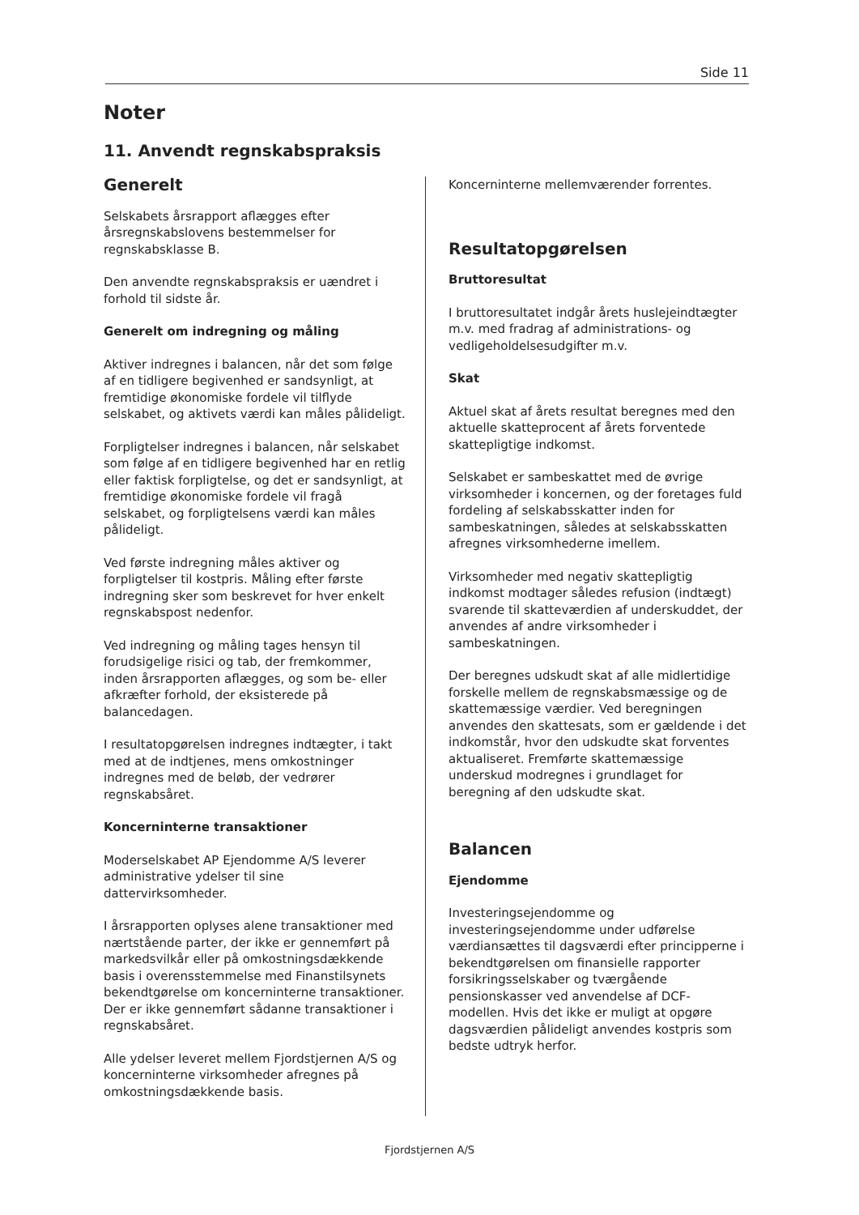Side 11
Noter
11. Anvendt regnskabspraksis
Generelt
Selskabets årsrapport aflægges efter årsregnskabslovens bestemmelser for regnskabsklasse B.
Den anvendte regnskabspraksis er uændret i forhold til sidste år.
Generelt om indregning og måling
Aktiver indregnes i balancen, når det som følge af en tidligere begivenhed er sandsynligt, at fremtidige økonomiske fordele vil tilflyde selskabet, og aktivets værdi kan måles pålideligt.
Forpligtelser indregnes i balancen, når selskabet som følge af en tidligere begivenhed har en retlig eller faktisk forpligtelse, og det er sandsynligt, at fremtidige økonomiske fordele vil fragå selskabet, og forpligtelsens værdi kan måles pålideligt.
Ved første indregning måles aktiver og forpligtelser til kostpris. Måling efter første indregning sker som beskrevet for hver enkelt regnskabspost nedenfor.
Ved indregning og måling tages hensyn til forudsigelige risici og tab, der fremkommer, inden årsrapporten aflægges, og som be- eller afkræfter forhold, der eksisterede på balancedagen.
I resultatopgørelsen indregnes indtægter, i takt med at de indtjenes, mens omkostninger indregnes med de beløb, der vedrører regnskabsåret.
Koncerninterne transaktioner
Moderselskabet AP Ejendomme A/S leverer administrative ydelser til sine dattervirksomheder.
I årsrapporten oplyses alene transaktioner med nærtstående parter, der ikke er gennemført på markedsvilkår eller på omkostningsdækkende basis i overensstemmelse med Finanstilsynets bekendtgørelse om koncerninterne transaktioner. Der er ikke gennemført sådanne transaktioner i regnskabsåret.
Alle ydelser leveret mellem Fjordstjernen A/S og koncerninterne virksomheder afregnes på omkostningsdækkende basis.
Koncerninterne mellemværender forrentes.
Resultatopgørelsen
Bruttoresultat
I bruttoresultatet indgår årets huslejeindtægter m.v. med fradrag af administrations- og vedligeholdelsesudgifter m.v.
Skat
Aktuel skat af årets resultat beregnes med den aktuelle skatteprocent af årets forventede skattepligtige indkomst.
Selskabet er sambeskattet med de øvrige virksomheder i koncernen, og der foretages fuld fordeling af selskabsskatter inden for sambeskatningen, således at selskabsskatten afregnes virksomhederne imellem.
Virksomheder med negativ skattepligtig indkomst modtager således refusion (indtægt) svarende til skatteværdien af underskuddet, der anvendes af andre virksomheder i sambeskatningen.
Der beregnes udskudt skat af alle midlertidige forskelle mellem de regnskabsmæssige og de skattemæssige værdier. Ved beregningen anvendes den skattesats, som er gældende i det indkomstår, hvor den udskudte skat forventes aktualiseret. Fremførte skattemæssige underskud modregnes i grundlaget for beregning af den udskudte skat.
Balancen
Ejendomme
Investeringsejendomme og investeringsejendomme under udførelse værdiansættes til dagsværdi efter principperne i bekendtgørelsen om finansielle rapporter forsikringsselskaber og tværgående pensionskasser ved anvendelse af DCF-modellen. Hvis det ikke er muligt at opgøre dagsværdien pålideligt anvendes kostpris som bedste udtryk herfor.
Fjordstjernen A/S